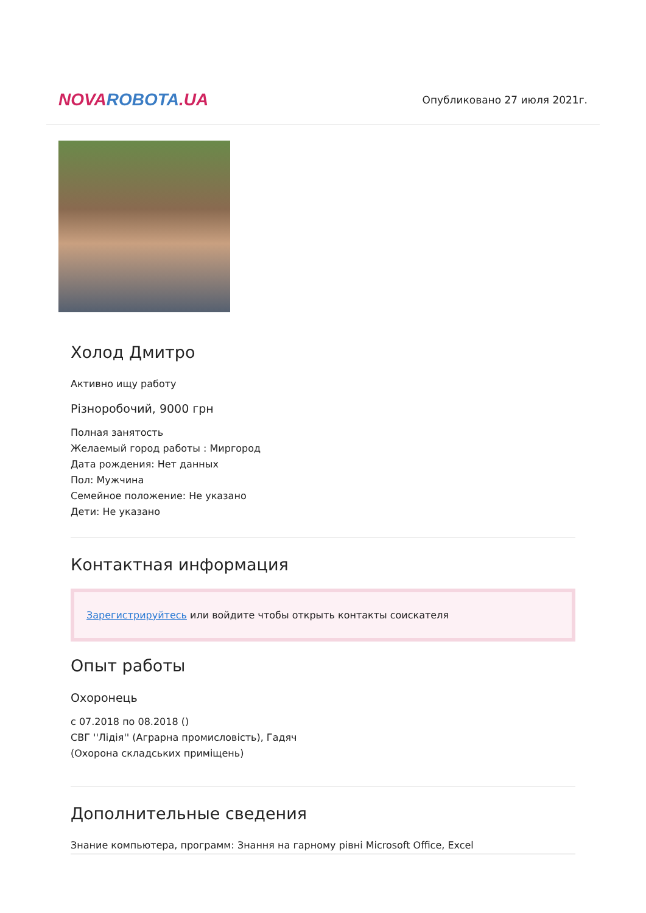NOVA ROBOTA.UA
Опубликовано 27 июля 2021г.
Холод Дмитро
Активно ищу работу
Різноробочий, 9000 грн
Полная занятость
Желаемый город работы : Миргород
Дата рождения: Нет данных
Пол: Мужчина
Семейное положение: Не указано
Дети: Не указано
Контактная информация
Зарегистрируйтесь или войдите чтобы открыть контакты соискателя
Опыт работы
Охоронець
с 07.2018 по 08.2018 ()
СВГ ''Лідія'' (Аграрна промисловість), Гадяч
(Охорона складських приміщень)
Дополнительные сведения
Знание компьютера, программ: Знання на гарному рівні Microsoft Office, Excel